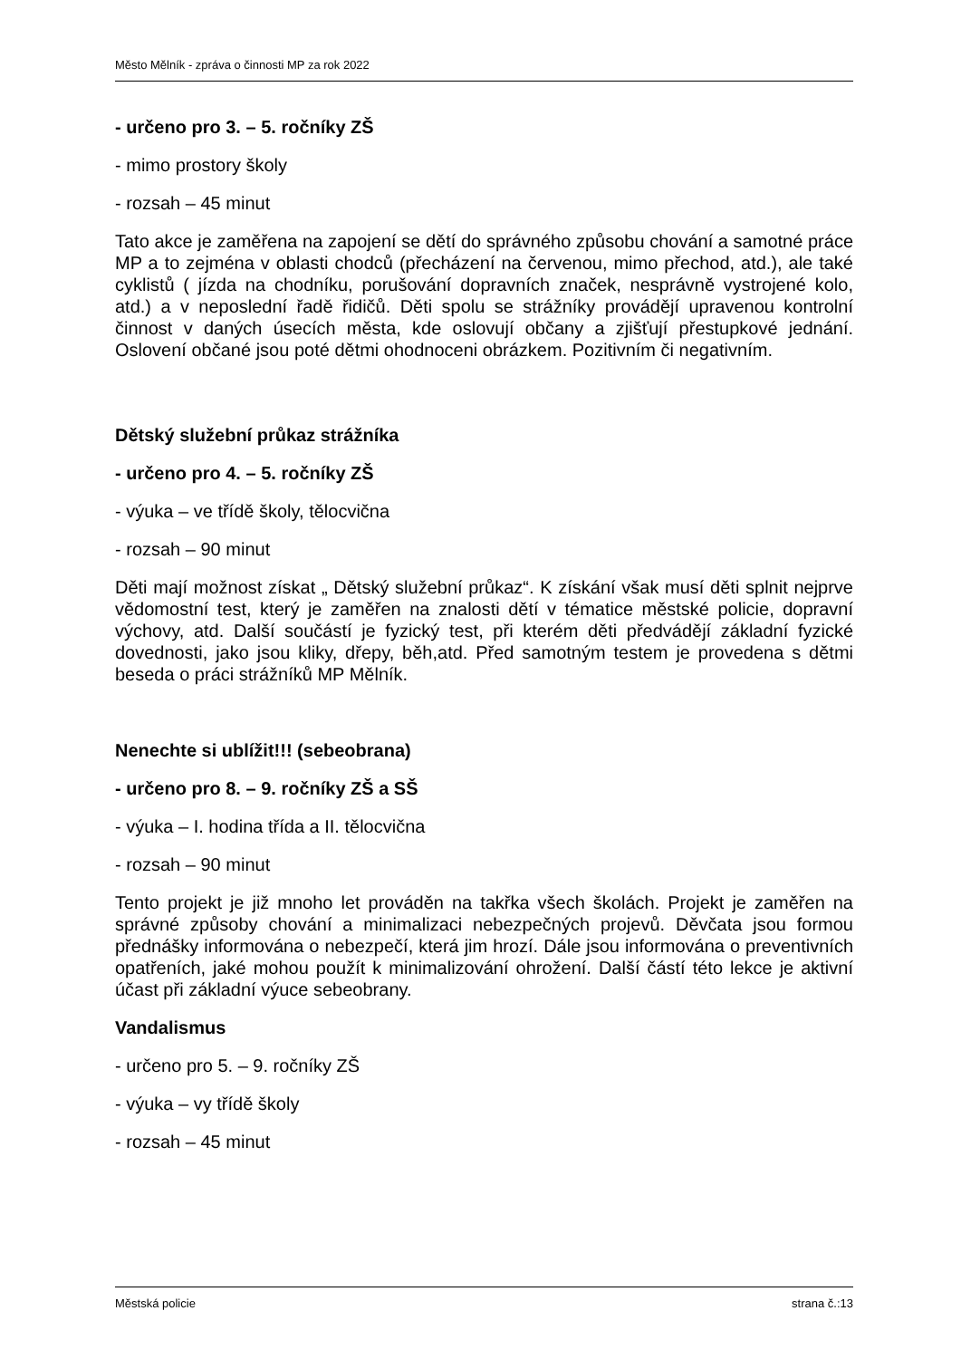Město Mělník - zpráva o činnosti MP za rok 2022
- určeno pro 3. – 5. ročníky ZŠ
- mimo prostory školy
- rozsah – 45 minut
Tato akce je zaměřena na zapojení se dětí do správného způsobu chování a samotné práce MP a to zejména v oblasti chodců (přecházení na červenou, mimo přechod, atd.), ale také cyklistů ( jízda na chodníku, porušování dopravních značek, nesprávně vystrojené kolo, atd.) a v neposlední řadě řidičů. Děti spolu se strážníky provádějí upravenou kontrolní činnost v daných úsecích města, kde oslovují občany a zjišťují přestupkové jednání. Oslovení občané jsou poté dětmi ohodnoceni obrázkem. Pozitivním či negativním.
Dětský služební průkaz strážníka
- určeno pro 4. – 5. ročníky ZŠ
- výuka – ve třídě školy, tělocvična
- rozsah – 90 minut
Děti mají možnost získat „ Dětský služební průkaz“. K získání však musí děti splnit nejprve vědomostní test, který je zaměřen na znalosti dětí v tématice městské policie, dopravní výchovy, atd. Další součástí je fyzický test, při kterém děti předvádějí základní fyzické dovednosti, jako jsou kliky, dřepy, běh,atd. Před samotným testem je provedena s dětmi beseda o práci strážníků MP Mělník.
Nenechte si ublížit!!! (sebeobrana)
- určeno pro 8. – 9. ročníky ZŠ a SŠ
- výuka – I. hodina třída a II. tělocvična
- rozsah – 90 minut
Tento projekt je již mnoho let prováděn na takřka všech školách. Projekt je zaměřen na správné způsoby chování a minimalizaci nebezpečných projevů. Děvčata jsou formou přednášky informována o nebezpečí, která jim hrozí. Dále jsou informována o preventivních opatřeních, jaké mohou použít k minimalizování ohrožení. Další částí této lekce je aktivní účast při základní výuce sebeobrany.
Vandalismus
- určeno pro 5. – 9. ročníky ZŠ
- výuka – vy třídě školy
- rozsah – 45 minut
Městská policie strana č.:13